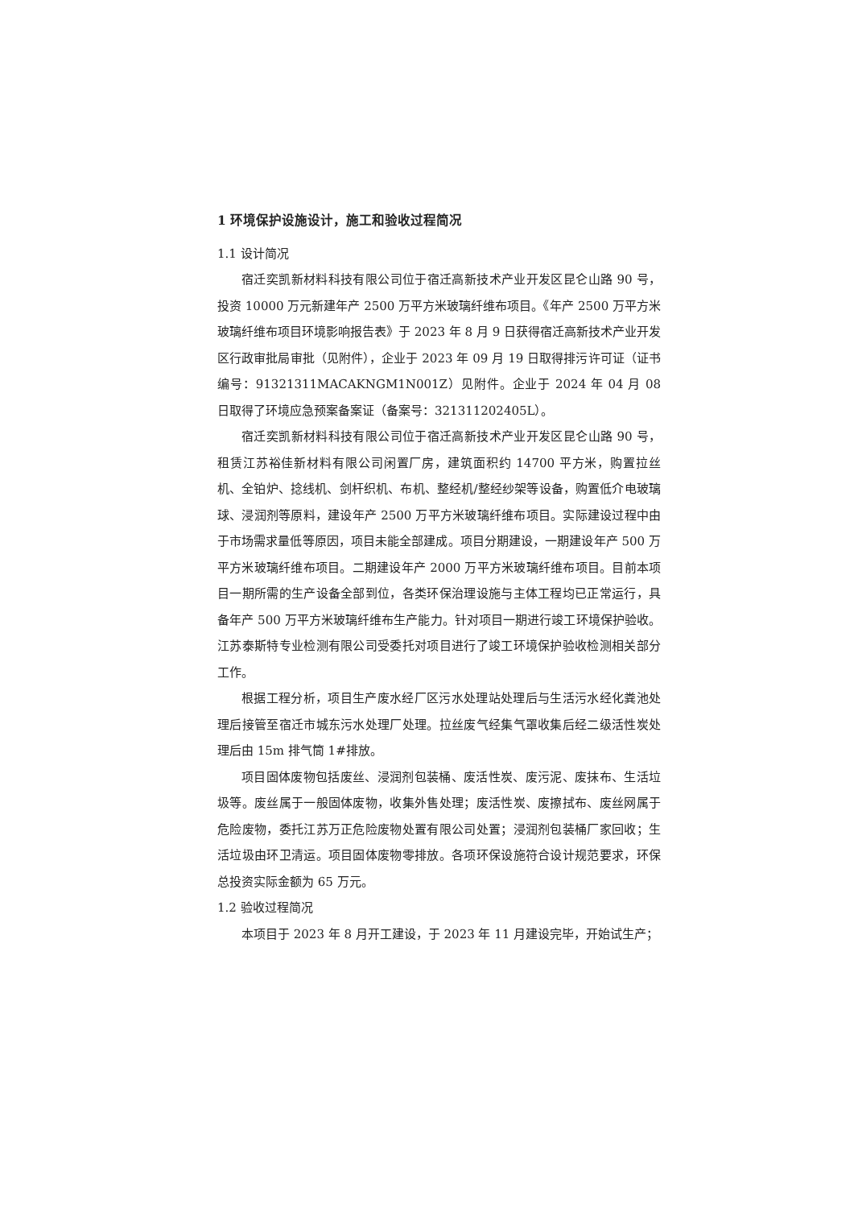1 环境保护设施设计，施工和验收过程简况
1.1 设计简况
宿迁奕凯新材料科技有限公司位于宿迁高新技术产业开发区昆仑山路 90 号，投资 10000 万元新建年产 2500 万平方米玻璃纤维布项目。《年产 2500 万平方米玻璃纤维布项目环境影响报告表》于 2023 年 8 月 9 日获得宿迁高新技术产业开发区行政审批局审批（见附件），企业于 2023 年 09 月 19 日取得排污许可证（证书编号：91321311MACAKNGM1N001Z）见附件。企业于 2024 年 04 月 08 日取得了环境应急预案备案证（备案号：321311202405L）。
宿迁奕凯新材料科技有限公司位于宿迁高新技术产业开发区昆仑山路 90 号，租赁江苏裕佳新材料有限公司闲置厂房，建筑面积约 14700 平方米，购置拉丝机、全铂炉、捻线机、剑杆织机、布机、整经机/整经纱架等设备，购置低介电玻璃球、浸润剂等原料，建设年产 2500 万平方米玻璃纤维布项目。实际建设过程中由于市场需求量低等原因，项目未能全部建成。项目分期建设，一期建设年产 500 万平方米玻璃纤维布项目。二期建设年产 2000 万平方米玻璃纤维布项目。目前本项目一期所需的生产设备全部到位，各类环保治理设施与主体工程均已正常运行，具备年产 500 万平方米玻璃纤维布生产能力。针对项目一期进行竣工环境保护验收。江苏泰斯特专业检测有限公司受委托对项目进行了竣工环境保护验收检测相关部分工作。
根据工程分析，项目生产废水经厂区污水处理站处理后与生活污水经化粪池处理后接管至宿迁市城东污水处理厂处理。拉丝废气经集气罩收集后经二级活性炭处理后由 15m 排气筒 1#排放。
项目固体废物包括废丝、浸润剂包装桶、废活性炭、废污泥、废抹布、生活垃圾等。废丝属于一般固体废物，收集外售处理；废活性炭、废擦拭布、废丝网属于危险废物，委托江苏万正危险废物处置有限公司处置；浸润剂包装桶厂家回收；生活垃圾由环卫清运。项目固体废物零排放。各项环保设施符合设计规范要求，环保总投资实际金额为 65 万元。
1.2 验收过程简况
本项目于 2023 年 8 月开工建设，于 2023 年 11 月建设完毕，开始试生产；